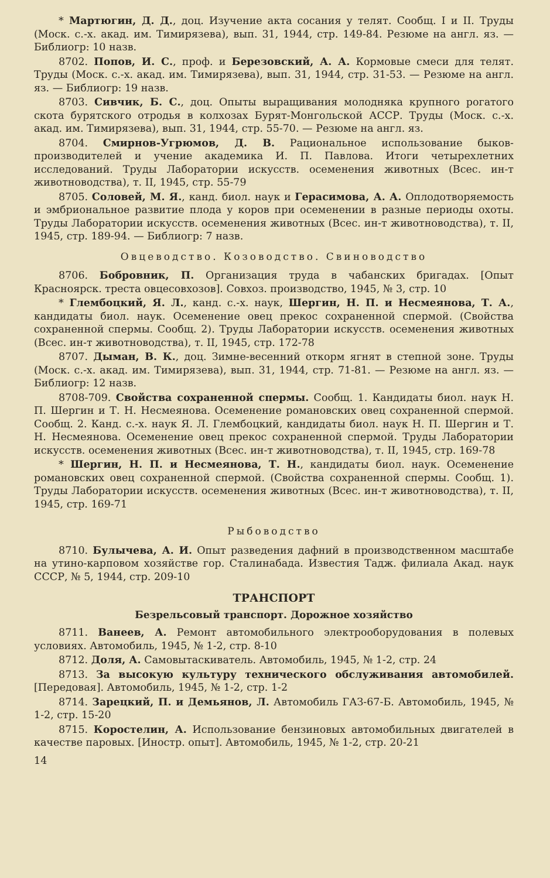* Мартюгин, Д. Д., доц. Изучение акта сосания у телят. Сообщ. I и II. Труды (Моск. с.-х. акад. им. Тимирязева), вып. 31, 1944, стр. 149-84. Резюме на англ. яз. — Библиогр: 10 назв.
8702. Попов, И. С., проф. и Березовский, А. А. Кормовые смеси для телят. Труды (Моск. с.-х. акад. им. Тимирязева), вып. 31, 1944, стр. 31-53. — Резюме на англ. яз. — Библиогр: 19 назв.
8703. Сивчик, Б. С., доц. Опыты выращивания молодняка крупного рогатого скота бурятского отродья в колхозах Бурят-Монгольской АССР. Труды (Моск. с.-х. акад. им. Тимирязева), вып. 31, 1944, стр. 55-70. — Резюме на англ. яз.
8704. Смирнов-Угрюмов, Д. В. Рациональное использование быков-производителей и учение академика И. П. Павлова. Итоги четырехлетних исследований. Труды Лаборатории искусств. осеменения животных (Всес. ин-т животноводства), т. II, 1945, стр. 55-79
8705. Соловей, М. Я., канд. биол. наук и Герасимова, А. А. Оплодотворяемость и эмбриональное развитие плода у коров при осеменении в разные периоды охоты. Труды Лаборатории искусств. осеменения животных (Всес. ин-т животноводства), т. II, 1945, стр. 189-94. — Библиогр: 7 назв.
Овцеводство. Козоводство. Свиноводство
8706. Бобровник, П. Организация труда в чабанских бригадах. [Опыт Красноярск. треста овцесовхозов]. Совхоз. производство, 1945, № 3, стр. 10
* Глембоцкий, Я. Л., канд. с.-х. наук, Шергин, Н. П. и Несмеянова, Т. А., кандидаты биол. наук. Осеменение овец прекос сохраненной спермой. (Свойства сохраненной спермы. Сообщ. 2). Труды Лаборатории искусств. осеменения животных (Всес. ин-т животноводства), т. II, 1945, стр. 172-78
8707. Дыман, В. К., доц. Зимне-весенний откорм ягнят в степной зоне. Труды (Моск. с.-х. акад. им. Тимирязева), вып. 31, 1944, стр. 71-81. — Резюме на англ. яз. — Библиогр: 12 назв.
8708-709. Свойства сохраненной спермы. Сообщ. 1. Кандидаты биол. наук Н. П. Шергин и Т. Н. Несмеянова. Осеменение романовских овец сохраненной спермой. Сообщ. 2. Канд. с.-х. наук Я. Л. Глембоцкий, кандидаты биол. наук Н. П. Шергин и Т. Н. Несмеянова. Осеменение овец прекос сохраненной спермой. Труды Лаборатории искусств. осеменения животных (Всес. ин-т животноводства), т. II, 1945, стр. 169-78
* Шергин, Н. П. и Несмеянова, Т. Н., кандидаты биол. наук. Осеменение романовских овец сохраненной спермой. (Свойства сохраненной спермы. Сообщ. 1). Труды Лаборатории искусств. осеменения животных (Всес. ин-т животноводства), т. II, 1945, стр. 169-71
Рыбоводство
8710. Булычева, А. И. Опыт разведения дафний в производственном масштабе на утино-карповом хозяйстве гор. Сталинабада. Известия Тадж. филиала Акад. наук СССР, № 5, 1944, стр. 209-10
ТРАНСПОРТ
Безрельсовый транспорт. Дорожное хозяйство
8711. Ванеев, А. Ремонт автомобильного электрооборудования в полевых условиях. Автомобиль, 1945, № 1-2, стр. 8-10
8712. Доля, А. Самовытаскиватель. Автомобиль, 1945, № 1-2, стр. 24
8713. За высокую культуру технического обслуживания автомобилей. [Передовая]. Автомобиль, 1945, № 1-2, стр. 1-2
8714. Зарецкий, П. и Демьянов, Л. Автомобиль ГАЗ-67-Б. Автомобиль, 1945, № 1-2, стр. 15-20
8715. Коростелин, А. Использование бензиновых автомобильных двигателей в качестве паровых. [Иностр. опыт]. Автомобиль, 1945, № 1-2, стр. 20-21
14